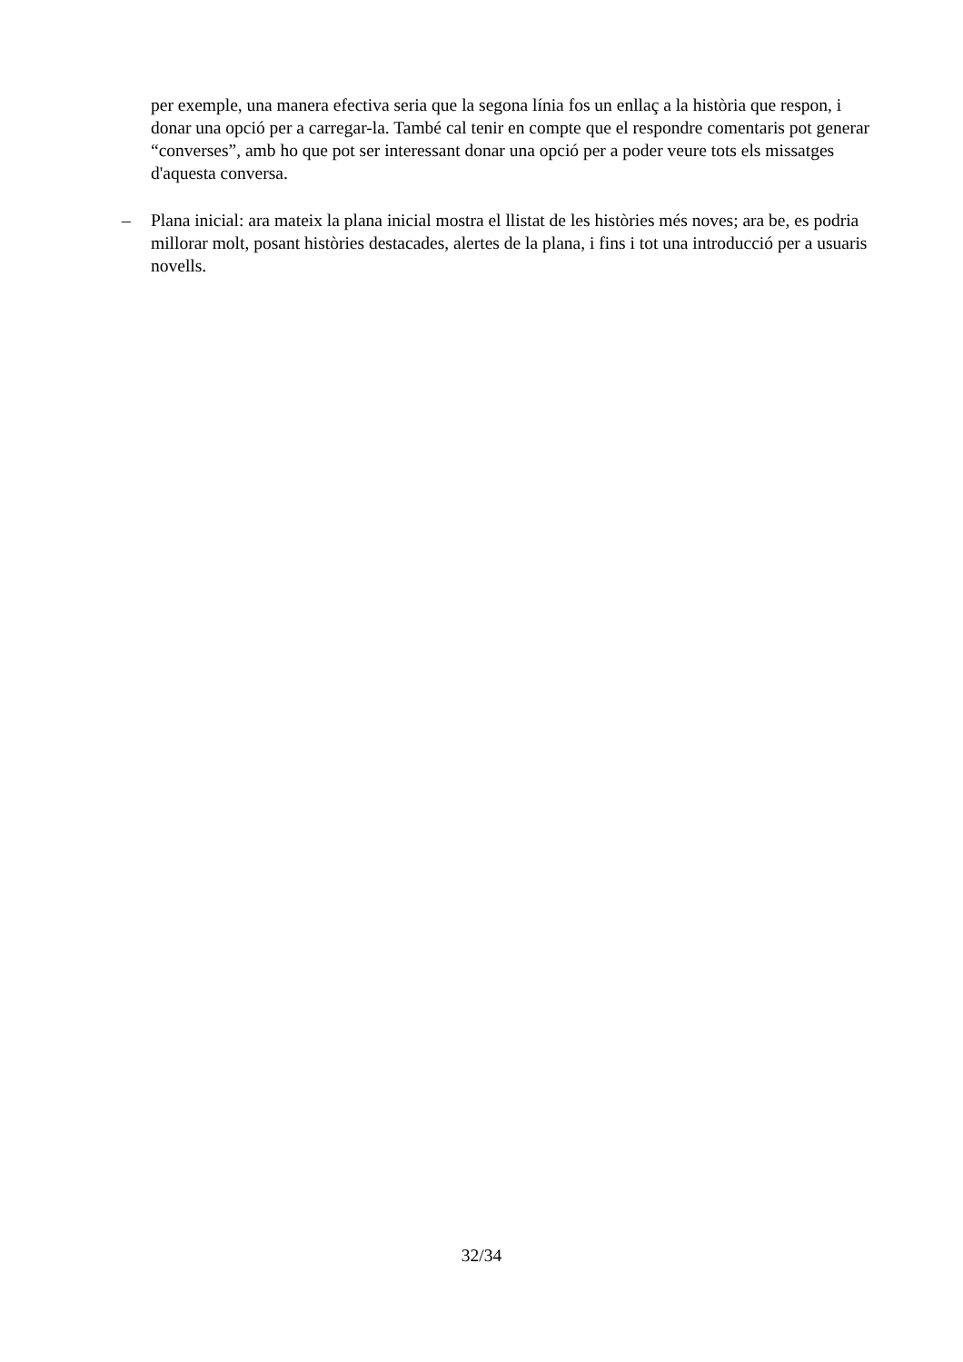per exemple, una manera efectiva seria que la segona línia fos un enllaç a la història que respon, i donar una opció per a carregar-la. També cal tenir en compte que el respondre comentaris pot generar “converses”, amb ho que pot ser interessant donar una opció per a poder veure tots els missatges d'aquesta conversa.
– Plana inicial: ara mateix la plana inicial mostra el llistat de les històries més noves; ara be, es podria millorar molt, posant històries destacades, alertes de la plana, i fins i tot una introducció per a usuaris novells.
32/34